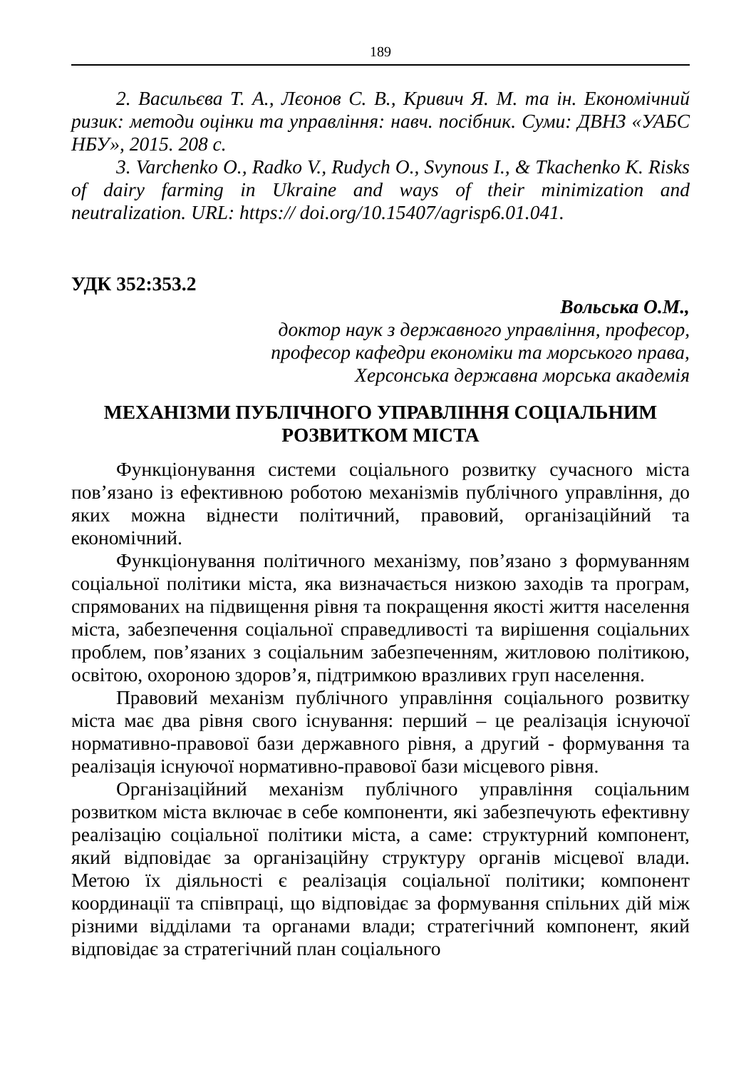189
2. Васильєва Т. А., Лєонов С. В., Кривич Я. М. та ін. Економічний ризик: методи оцінки та управління: навч. посібник. Суми: ДВНЗ «УАБС НБУ», 2015. 208 с.
3. Varchenko O., Radko V., Rudych O., Svynous I., & Tkachenko K. Risks of dairy farming in Ukraine and ways of their minimization and neutralization. URL: https:// doi.org/10.15407/agrisp6.01.041.
УДК 352:353.2
Вольська О.М.,
доктор наук з державного управління, професор,
професор кафедри економіки та морського права,
Херсонська державна морська академія
МЕХАНІЗМИ ПУБЛІЧНОГО УПРАВЛІННЯ СОЦІАЛЬНИМ
РОЗВИТКОМ МІСТА
Функціонування системи соціального розвитку сучасного міста пов’язано із ефективною роботою механізмів публічного управління, до яких можна віднести політичний, правовий, організаційний та економічний.
Функціонування політичного механізму, пов’язано з формуванням соціальної політики міста, яка визначається низкою заходів та програм, спрямованих на підвищення рівня та покращення якості життя населення міста, забезпечення соціальної справедливості та вирішення соціальних проблем, пов’язаних з соціальним забезпеченням, житловою політикою, освітою, охороною здоров’я, підтримкою вразливих груп населення.
Правовий механізм публічного управління соціального розвитку міста має два рівня свого існування: перший – це реалізація існуючої нормативно-правової бази державного рівня, а другий - формування та реалізація існуючої нормативно-правової бази місцевого рівня.
Організаційний механізм публічного управління соціальним розвитком міста включає в себе компоненти, які забезпечують ефективну реалізацію соціальної політики міста, а саме: структурний компонент, який відповідає за організаційну структуру органів місцевої влади. Метою їх діяльності є реалізація соціальної політики; компонент координації та співпраці, що відповідає за формування спільних дій між різними відділами та органами влади; стратегічний компонент, який відповідає за стратегічний план соціального